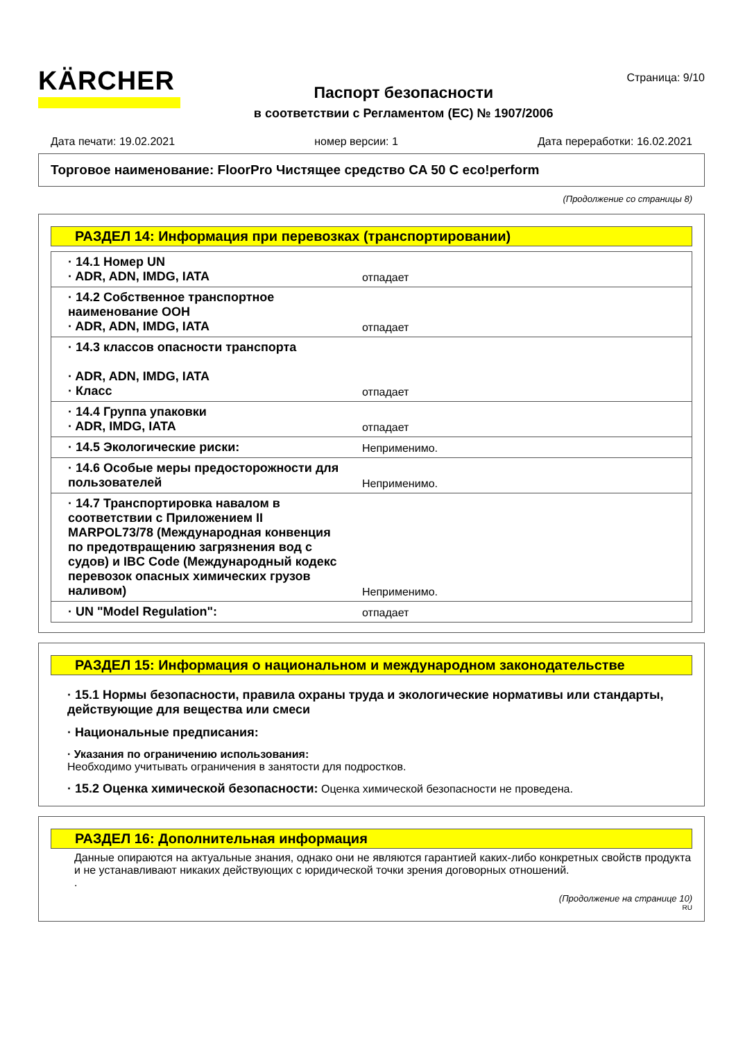KÄRCHER
Паспорт безопасности
в соответствии с Регламентом (ЕС) № 1907/2006
Страница: 9/10
Дата печати: 19.02.2021 номер версии: 1 Дата переработки: 16.02.2021
Торговое наименование: FloorPro Чистящее средство CA 50 C eco!perform
(Продолжение со страницы 8)
РАЗДЕЛ 14: Информация при перевозках (транспортировании)
| · 14.1 Номер UN · ADR, ADN, IMDG, IATA | отпадает |
| · 14.2 Собственное транспортное наименование ООН · ADR, ADN, IMDG, IATA | отпадает |
| · 14.3 классов опасности транспорта · ADR, ADN, IMDG, IATA · Класс | отпадает |
| · 14.4 Группа упаковки · ADR, IMDG, IATA | отпадает |
| · 14.5 Экологические риски: | Неприменимо. |
| · 14.6 Особые меры предосторожности для пользователей | Неприменимо. |
| · 14.7 Транспортировка навалом в соответствии с Приложением II MARPOL73/78 (Международная конвенция по предотвращению загрязнения вод с судов) и IBC Code (Международный кодекс перевозок опасных химических грузов наливом) | Неприменимо. |
| · UN "Model Regulation": | отпадает |
РАЗДЕЛ 15: Информация о национальном и международном законодательстве
· 15.1 Нормы безопасности, правила охраны труда и экологические нормативы или стандарты, действующие для вещества или смеси
· Национальные предписания:
· Указания по ограничению использования:
Необходимо учитывать ограничения в занятости для подростков.
· 15.2 Оценка химической безопасности: Оценка химической безопасности не проведена.
РАЗДЕЛ 16: Дополнительная информация
Данные опираются на актуальные знания, однако они не являются гарантией каких-либо конкретных свойств продукта и не устанавливают никаких действующих с юридической точки зрения договорных отношений.
.
(Продолжение на странице 10)
RU